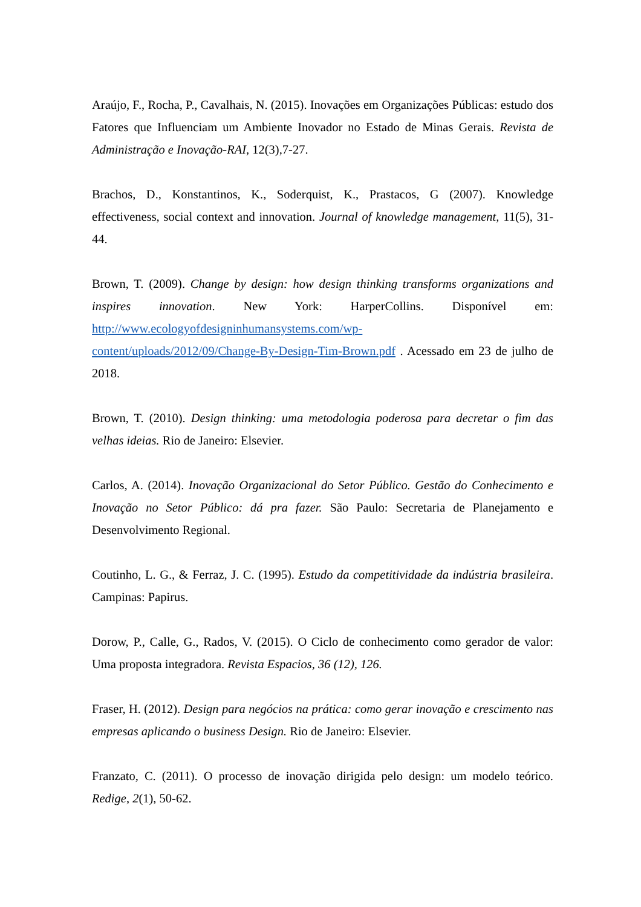Araújo, F., Rocha, P., Cavalhais, N. (2015). Inovações em Organizações Públicas: estudo dos Fatores que Influenciam um Ambiente Inovador no Estado de Minas Gerais. Revista de Administração e Inovação-RAI, 12(3),7-27.
Brachos, D., Konstantinos, K., Soderquist, K., Prastacos, G (2007). Knowledge effectiveness, social context and innovation. Journal of knowledge management, 11(5), 31-44.
Brown, T. (2009). Change by design: how design thinking transforms organizations and inspires innovation. New York: HarperCollins. Disponível em: http://www.ecologyofdesigninhumansystems.com/wp-
content/uploads/2012/09/Change-By-Design-Tim-Brown.pdf . Acessado em 23 de julho de 2018.
Brown, T. (2010). Design thinking: uma metodologia poderosa para decretar o fim das velhas ideias. Rio de Janeiro: Elsevier.
Carlos, A. (2014). Inovação Organizacional do Setor Público. Gestão do Conhecimento e Inovação no Setor Público: dá pra fazer. São Paulo: Secretaria de Planejamento e Desenvolvimento Regional.
Coutinho, L. G., & Ferraz, J. C. (1995). Estudo da competitividade da indústria brasileira. Campinas: Papirus.
Dorow, P., Calle, G., Rados, V. (2015). O Ciclo de conhecimento como gerador de valor: Uma proposta integradora. Revista Espacios, 36 (12), 126.
Fraser, H. (2012). Design para negócios na prática: como gerar inovação e crescimento nas empresas aplicando o business Design. Rio de Janeiro: Elsevier.
Franzato, C. (2011). O processo de inovação dirigida pelo design: um modelo teórico. Redige, 2(1), 50-62.